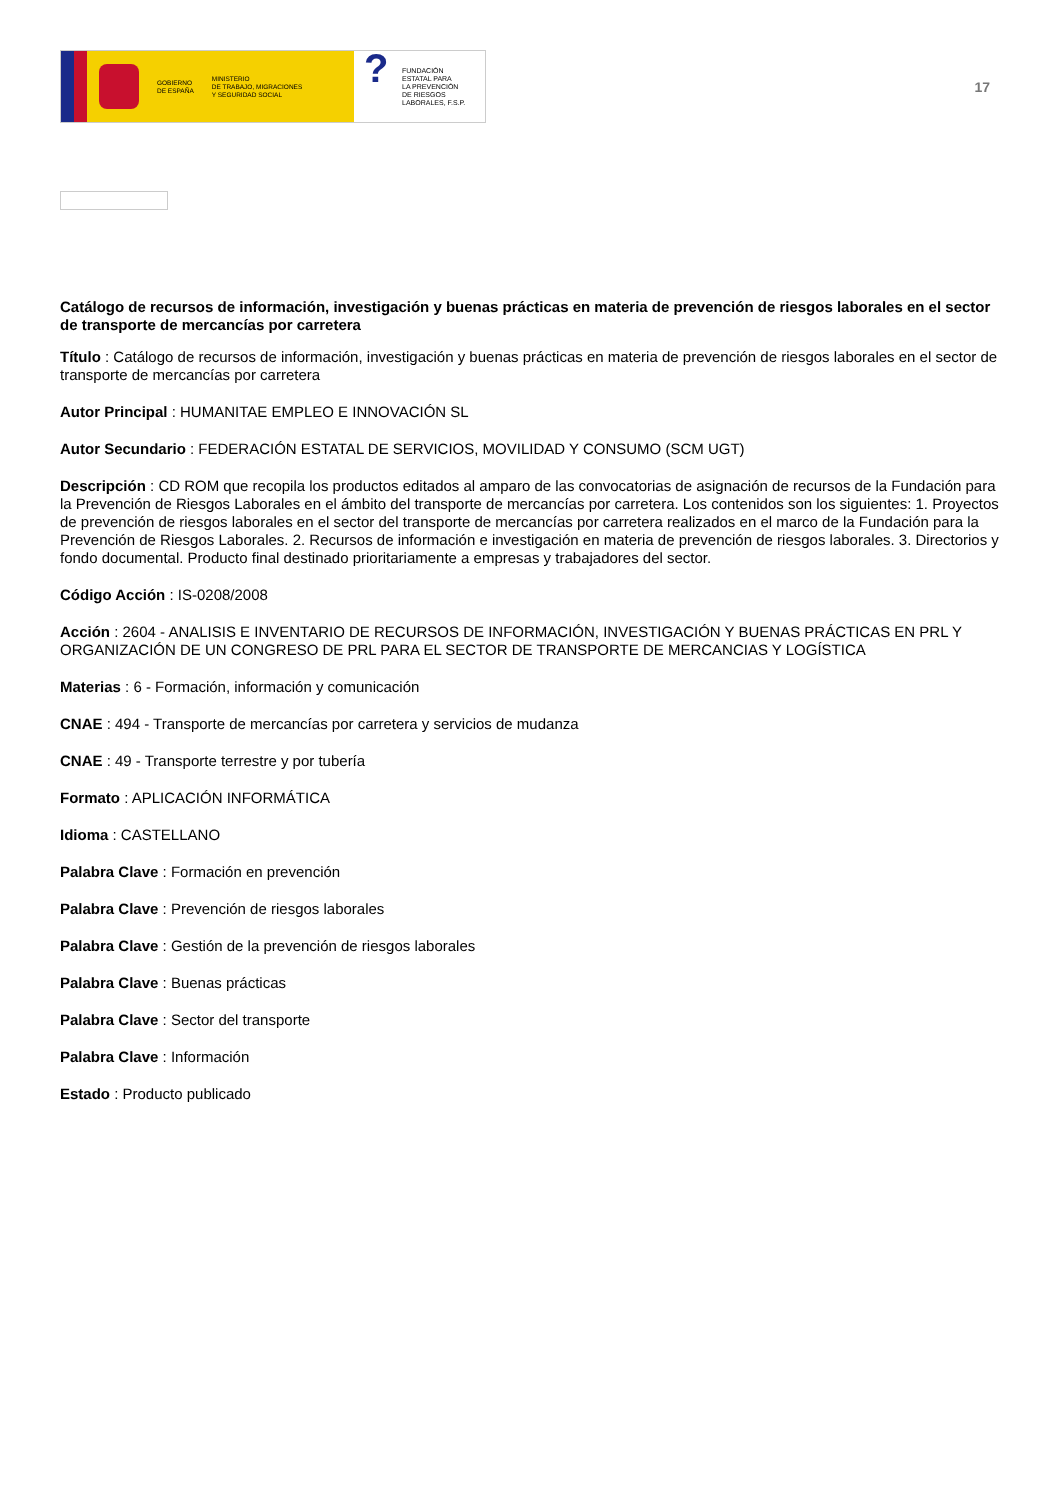GOBIERNO
DE ESPAÑA
MINISTERIO
DE TRABAJO, MIGRACIONES
Y SEGURIDAD SOCIAL
?
FUNDACIÓN
ESTATAL PARA
LA PREVENCIÓN
DE RIESGOS
LABORALES, F.S.P.
17
Catálogo de recursos de información, investigación y buenas prácticas en materia de prevención de riesgos laborales en el sector de transporte de mercancías por carretera
Título : Catálogo de recursos de información, investigación y buenas prácticas en materia de prevención de riesgos laborales en el sector de transporte de mercancías por carretera
Autor Principal : HUMANITAE EMPLEO E INNOVACIÓN SL
Autor Secundario : FEDERACIÓN ESTATAL DE SERVICIOS, MOVILIDAD Y CONSUMO (SCM UGT)
Descripción : CD ROM que recopila los productos editados al amparo de las convocatorias de asignación de recursos de la Fundación para la Prevención de Riesgos Laborales en el ámbito del transporte de mercancías por carretera. Los contenidos son los siguientes: 1. Proyectos de prevención de riesgos laborales en el sector del transporte de mercancías por carretera realizados en el marco de la Fundación para la Prevención de Riesgos Laborales. 2. Recursos de información e investigación en materia de prevención de riesgos laborales. 3. Directorios y fondo documental. Producto final destinado prioritariamente a empresas y trabajadores del sector.
Código Acción : IS-0208/2008
Acción : 2604 - ANALISIS E INVENTARIO DE RECURSOS DE INFORMACIÓN, INVESTIGACIÓN Y BUENAS PRÁCTICAS EN PRL Y ORGANIZACIÓN DE UN CONGRESO DE PRL PARA EL SECTOR DE TRANSPORTE DE MERCANCIAS Y LOGÍSTICA
Materias : 6 - Formación, información y comunicación
CNAE : 494 - Transporte de mercancías por carretera y servicios de mudanza
CNAE : 49 - Transporte terrestre y por tubería
Formato : APLICACIÓN INFORMÁTICA
Idioma : CASTELLANO
Palabra Clave : Formación en prevención
Palabra Clave : Prevención de riesgos laborales
Palabra Clave : Gestión de la prevención de riesgos laborales
Palabra Clave : Buenas prácticas
Palabra Clave : Sector del transporte
Palabra Clave : Información
Estado : Producto publicado